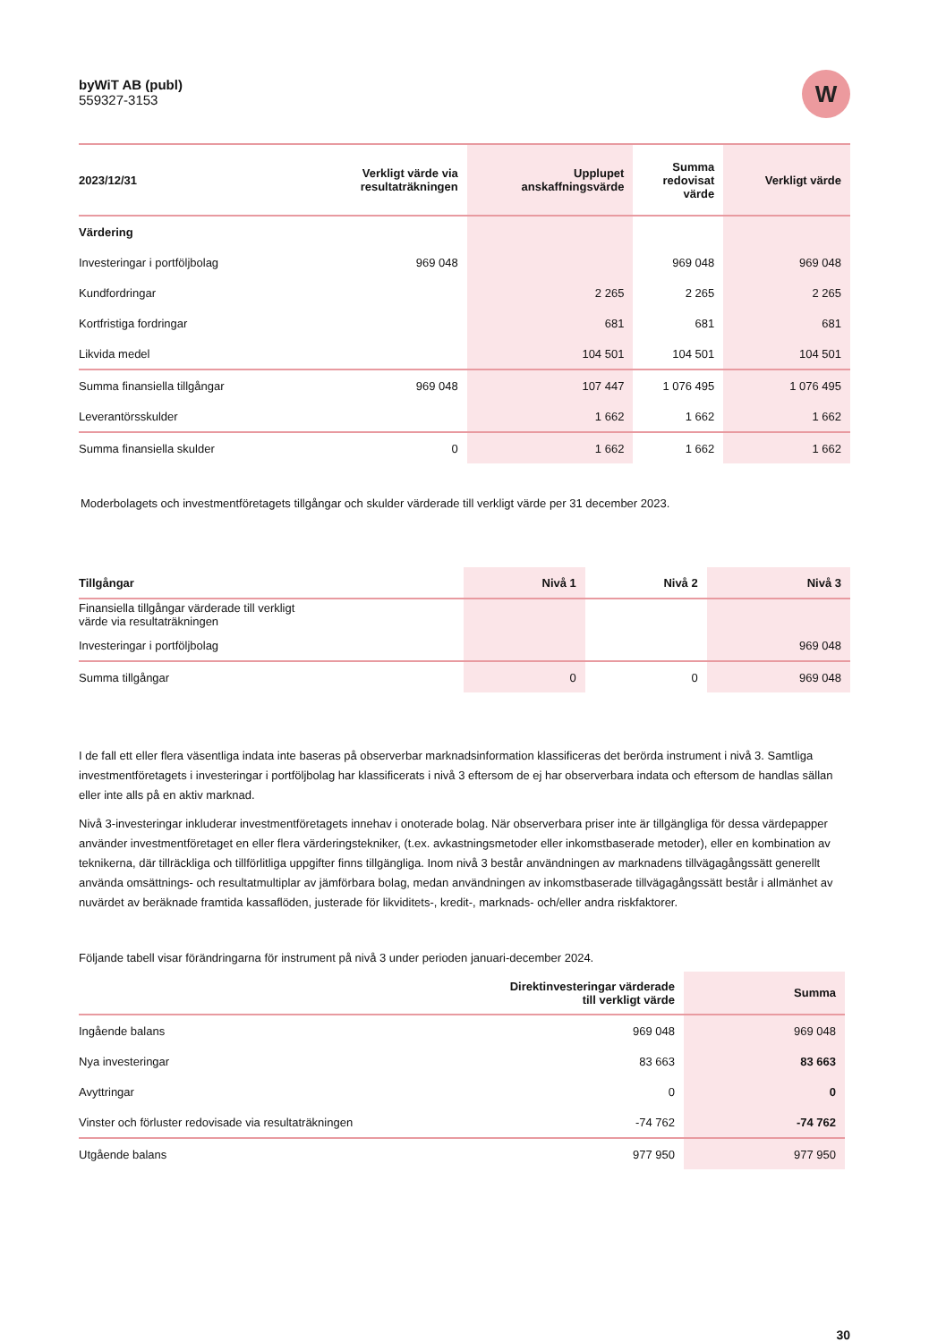byWiT AB (publ)
559327-3153
W
| 2023/12/31 | Verkligt värde via resultaträkningen | Upplupet anskaffningsvärde | Summa redovisat värde | Verkligt värde |
| --- | --- | --- | --- | --- |
| Värdering | | | | |
| Investeringar i portföljbolag | 969 048 | | 969 048 | 969 048 |
| Kundfordringar | | 2 265 | 2 265 | 2 265 |
| Kortfristiga fordringar | | 681 | 681 | 681 |
| Likvida medel | | 104 501 | 104 501 | 104 501 |
| Summa finansiella tillgångar | 969 048 | 107 447 | 1 076 495 | 1 076 495 |
| Leverantörsskulder | | 1 662 | 1 662 | 1 662 |
| Summa finansiella skulder | 0 | 1 662 | 1 662 | 1 662 |
Moderbolagets och investmentföretagets tillgångar och skulder värderade till verkligt värde per 31 december 2023.
| Tillgångar | Nivå 1 | Nivå 2 | Nivå 3 |
| --- | --- | --- | --- |
| Finansiella tillgångar värderade till verkligt värde via resultaträkningen | | | |
| Investeringar i portföljbolag | | | 969 048 |
| Summa tillgångar | 0 | 0 | 969 048 |
I de fall ett eller flera väsentliga indata inte baseras på observerbar marknadsinformation klassificeras det berörda instrument i nivå 3. Samtliga investmentföretagets i investeringar i portföljbolag har klassificerats i nivå 3 eftersom de ej har observerbara indata och eftersom de handlas sällan eller inte alls på en aktiv marknad.
Nivå 3-investeringar inkluderar investmentföretagets innehav i onoterade bolag. När observerbara priser inte är tillgängliga för dessa värdepapper använder investmentföretaget en eller flera värderingstekniker, (t.ex. avkastningsmetoder eller inkomstbaserade metoder), eller en kombination av teknikerna, där tillräckliga och tillförlitliga uppgifter finns tillgängliga. Inom nivå 3 består användningen av marknadens tillvägagångssätt generellt använda omsättnings- och resultatmultiplar av jämförbara bolag, medan användningen av inkomstbaserade tillvägagångssätt består i allmänhet av nuvärdet av beräknade framtida kassaflöden, justerade för likviditets-, kredit-, marknads- och/eller andra riskfaktorer.
Följande tabell visar förändringarna för instrument på nivå 3 under perioden januari-december 2024.
| | Direktinvesteringar värderade till verkligt värde | Summa |
| --- | --- | --- |
| Ingående balans | 969 048 | 969 048 |
| Nya investeringar | 83 663 | 83 663 |
| Avyttringar | 0 | 0 |
| Vinster och förluster redovisade via resultaträkningen | -74 762 | -74 762 |
| Utgående balans | 977 950 | 977 950 |
30